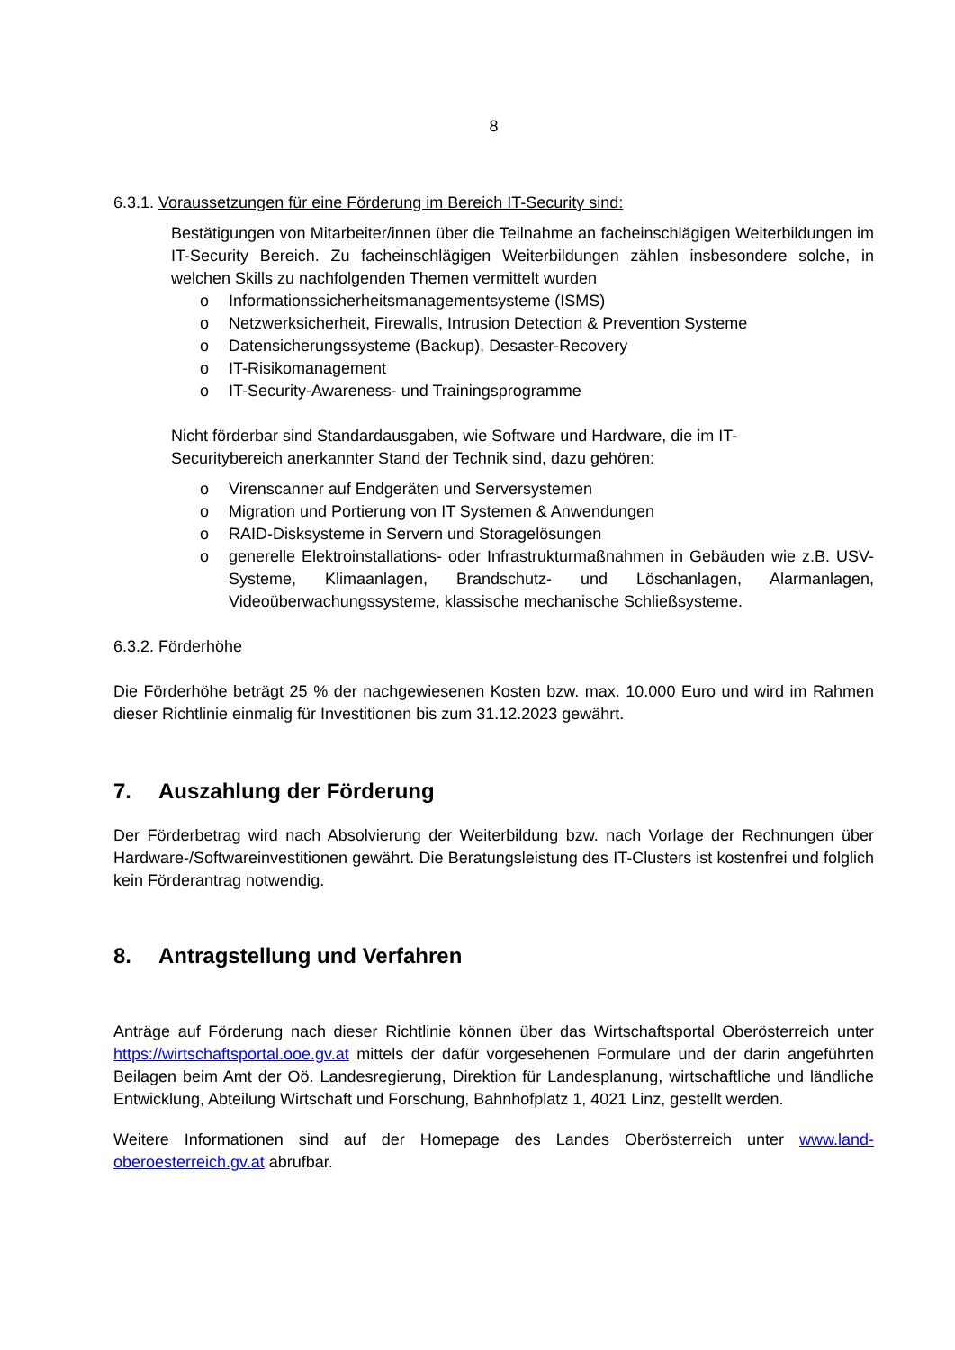8
6.3.1. Voraussetzungen für eine Förderung im Bereich IT-Security sind:
Bestätigungen von Mitarbeiter/innen über die Teilnahme an facheinschlägigen Weiterbildungen im IT-Security Bereich. Zu facheinschlägigen Weiterbildungen zählen insbesondere solche, in welchen Skills zu nachfolgenden Themen vermittelt wurden
o Informationssicherheitsmanagementsysteme (ISMS)
o Netzwerksicherheit, Firewalls, Intrusion Detection & Prevention Systeme
o Datensicherungssysteme (Backup), Desaster-Recovery
o IT-Risikomanagement
o IT-Security-Awareness- und Trainingsprogramme
Nicht förderbar sind Standardausgaben, wie Software und Hardware, die im IT-
Securitybereich anerkannter Stand der Technik sind, dazu gehören:
o Virenscanner auf Endgeräten und Serversystemen
o Migration und Portierung von IT Systemen & Anwendungen
o RAID-Disksysteme in Servern und Storagelösungen
o generelle Elektroinstallations- oder Infrastrukturmaßnahmen in Gebäuden wie z.B. USV-Systeme, Klimaanlagen, Brandschutz- und Löschanlagen, Alarmanlagen, Videoüberwachungssysteme, klassische mechanische Schließsysteme.
6.3.2. Förderhöhe
Die Förderhöhe beträgt 25 % der nachgewiesenen Kosten bzw. max. 10.000 Euro und wird im Rahmen dieser Richtlinie einmalig für Investitionen bis zum 31.12.2023 gewährt.
7. Auszahlung der Förderung
Der Förderbetrag wird nach Absolvierung der Weiterbildung bzw. nach Vorlage der Rechnungen über Hardware-/Softwareinvestitionen gewährt. Die Beratungsleistung des IT-Clusters ist kostenfrei und folglich kein Förderantrag notwendig.
8. Antragstellung und Verfahren
Anträge auf Förderung nach dieser Richtlinie können über das Wirtschaftsportal Oberösterreich unter https://wirtschaftsportal.ooe.gv.at mittels der dafür vorgesehenen Formulare und der darin angeführten Beilagen beim Amt der Oö. Landesregierung, Direktion für Landesplanung, wirtschaftliche und ländliche Entwicklung, Abteilung Wirtschaft und Forschung, Bahnhofplatz 1, 4021 Linz, gestellt werden.
Weitere Informationen sind auf der Homepage des Landes Oberösterreich unter www.land-oberoesterreich.gv.at abrufbar.